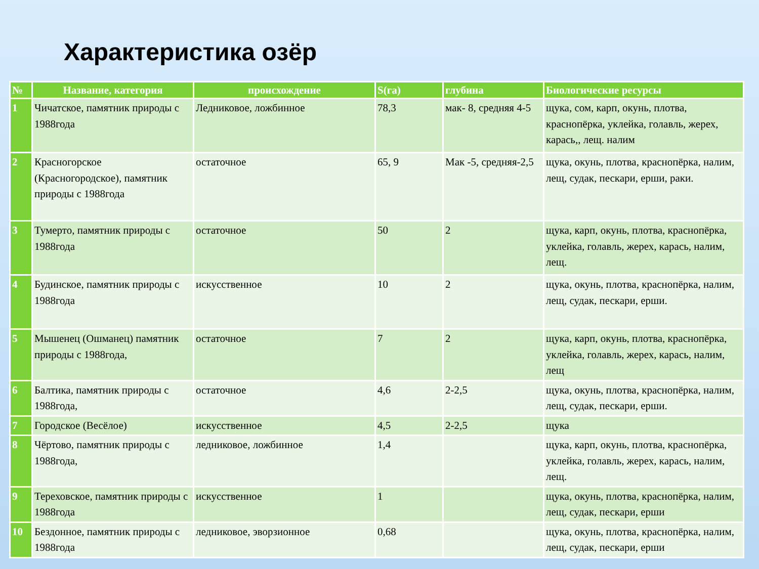Характеристика озёр
| № | Название, категория | происхождение | S(га) | глубина | Биологические ресурсы |
| --- | --- | --- | --- | --- | --- |
| 1 | Чичатское, памятник природы с 1988года | Ледниковое, ложбинное | 78,3 | мак- 8, средняя 4-5 | щука, сом, карп, окунь, плотва, краснопёрка, уклейка, голавль, жерех, карась,, лещ. налим |
| 2 | Красногорское (Красногородское), памятник природы с 1988года | остаточное | 65, 9 | Мак -5, средняя-2,5 | щука, окунь, плотва, краснопёрка, налим, лещ, судак, пескари, ерши, раки. |
| 3 | Тумерто, памятник природы с 1988года | остаточное | 50 | 2 | щука, карп, окунь, плотва, краснопёрка, уклейка, голавль, жерех, карась, налим, лещ. |
| 4 | Будинское, памятник природы с 1988года | искусственное | 10 | 2 | щука, окунь, плотва, краснопёрка, налим, лещ, судак, пескари, ерши. |
| 5 | Мышенец (Ошманец) памятник природы с 1988года, | остаточное | 7 | 2 | щука, карп, окунь, плотва, краснопёрка, уклейка, голавль, жерех, карась, налим, лещ |
| 6 | Балтика, памятник природы с 1988года, | остаточное | 4,6 | 2-2,5 | щука, окунь, плотва, краснопёрка, налим, лещ, судак, пескари, ерши. |
| 7 | Городское (Весёлое) | искусственное | 4,5 | 2-2,5 | щука |
| 8 | Чёртово, памятник природы с 1988года, | ледниковое, ложбинное | 1,4 | | щука, карп, окунь, плотва, краснопёрка, уклейка, голавль, жерех, карась, налим, лещ. |
| 9 | Тереховское, памятник природы с 1988года | искусственное | 1 | | щука, окунь, плотва, краснопёрка, налим, лещ, судак, пескари, ерши |
| 10 | Бездонное, памятник природы с 1988года | ледниковое, эворзионное | 0,68 | | щука, окунь, плотва, краснопёрка, налим, лещ, судак, пескари, ерши |